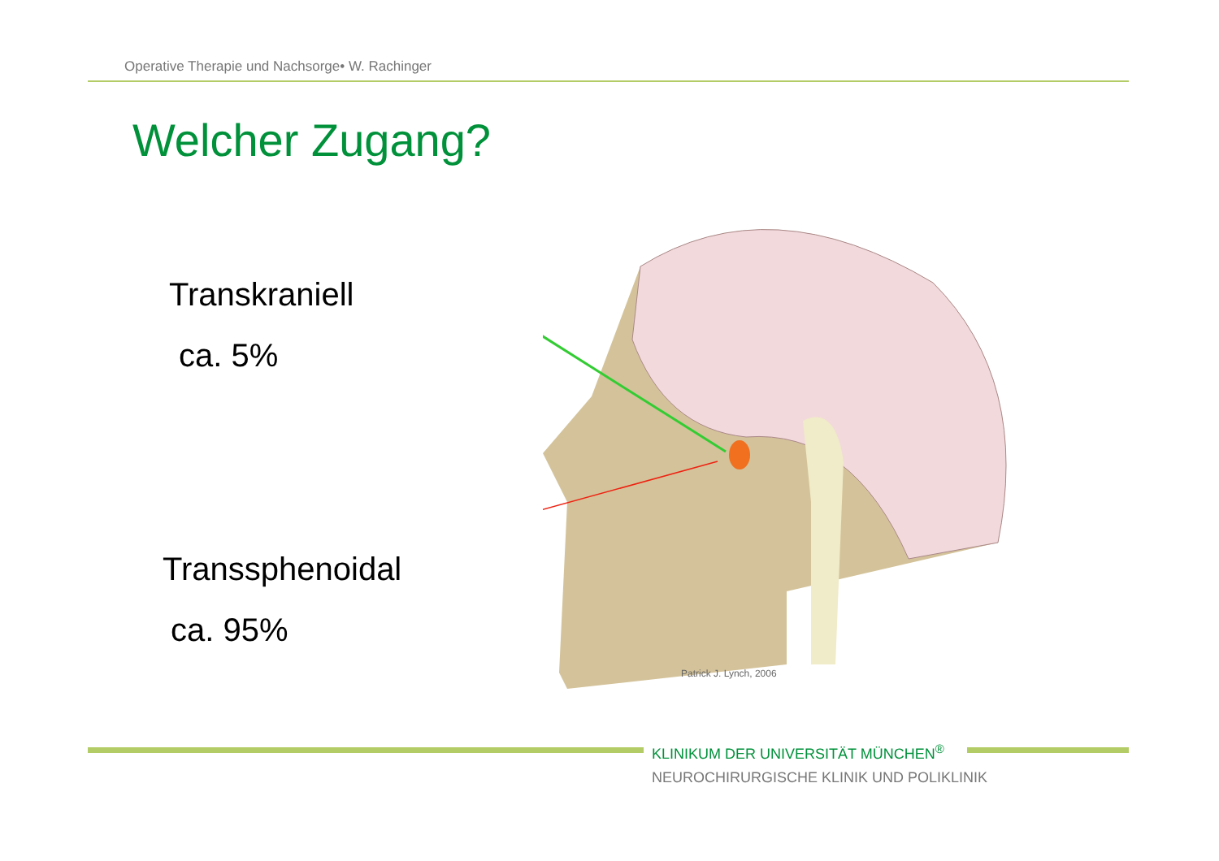Operative Therapie und Nachsorge• W. Rachinger
Welcher Zugang?
Transkraniell
ca. 5%
Transsphenoidal
ca. 95%
Patrick J. Lynch, 2006
KLINIKUM DER UNIVERSITÄT MÜNCHEN<sup>®</sup>
NEUROCHIRURGISCHE KLINIK UND POLIKLINIK